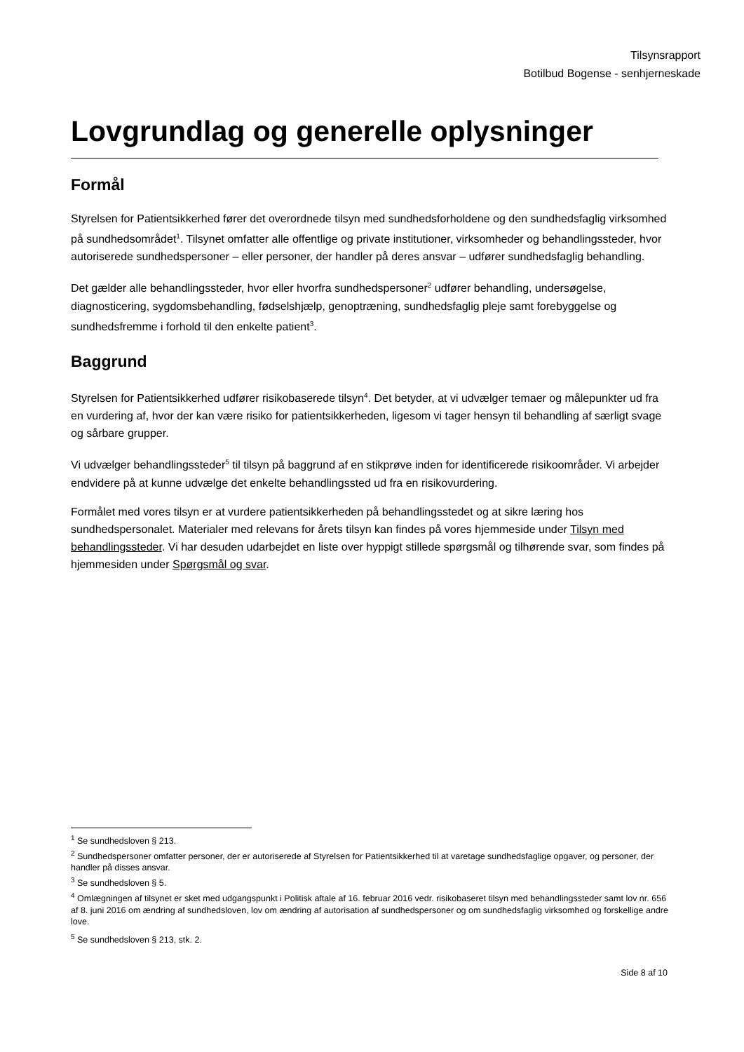Tilsynsrapport
Botilbud Bogense - senhjerneskade
Lovgrundlag og generelle oplysninger
Formål
Styrelsen for Patientsikkerhed fører det overordnede tilsyn med sundhedsforholdene og den sundhedsfaglig virksomhed på sundhedsområdet<sup>1</sup>. Tilsynet omfatter alle offentlige og private institutioner, virksomheder og behandlingssteder, hvor autoriserede sundhedspersoner – eller personer, der handler på deres ansvar – udfører sundhedsfaglig behandling.
Det gælder alle behandlingssteder, hvor eller hvorfra sundhedspersoner<sup>2</sup> udfører behandling, undersøgelse, diagnosticering, sygdomsbehandling, fødselshjælp, genoptræning, sundhedsfaglig pleje samt forebyggelse og sundhedsfremme i forhold til den enkelte patient<sup>3</sup>.
Baggrund
Styrelsen for Patientsikkerhed udfører risikobaserede tilsyn<sup>4</sup>. Det betyder, at vi udvælger temaer og målepunkter ud fra en vurdering af, hvor der kan være risiko for patientsikkerheden, ligesom vi tager hensyn til behandling af særligt svage og sårbare grupper.
Vi udvælger behandlingssteder<sup>5</sup> til tilsyn på baggrund af en stikprøve inden for identificerede risikoområder. Vi arbejder endvidere på at kunne udvælge det enkelte behandlingssted ud fra en risikovurdering.
Formålet med vores tilsyn er at vurdere patientsikkerheden på behandlingsstedet og at sikre læring hos sundhedspersonalet. Materialer med relevans for årets tilsyn kan findes på vores hjemmeside under Tilsyn med behandlingssteder. Vi har desuden udarbejdet en liste over hyppigt stillede spørgsmål og tilhørende svar, som findes på hjemmesiden under Spørgsmål og svar.
<sup>1</sup> Se sundhedsloven § 213.
<sup>2</sup> Sundhedspersoner omfatter personer, der er autoriserede af Styrelsen for Patientsikkerhed til at varetage sundhedsfaglige opgaver, og personer, der handler på disses ansvar.
<sup>3</sup> Se sundhedsloven § 5.
<sup>4</sup> Omlægningen af tilsynet er sket med udgangspunkt i Politisk aftale af 16. februar 2016 vedr. risikobaseret tilsyn med behandlingssteder samt lov nr. 656 af 8. juni 2016 om ændring af sundhedsloven, lov om ændring af autorisation af sundhedspersoner og om sundhedsfaglig virksomhed og forskellige andre love.
<sup>5</sup> Se sundhedsloven § 213, stk. 2.
Side 8 af 10